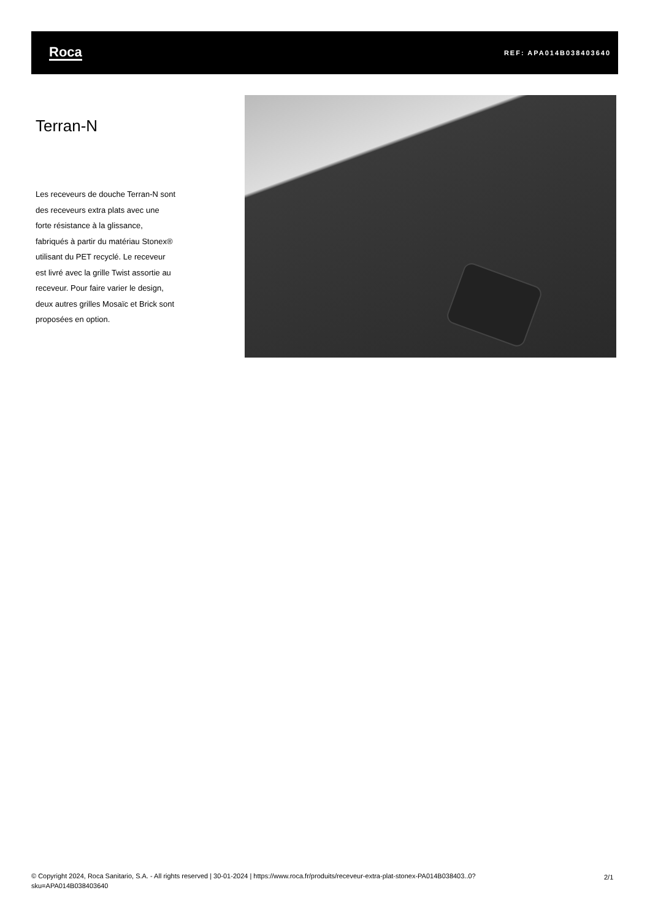Roca REF: APA014B038403640
Terran-N
Les receveurs de douche Terran-N sont des receveurs extra plats avec une forte résistance à la glissance, fabriqués à partir du matériau Stonex® utilisant du PET recyclé. Le receveur est livré avec la grille Twist assortie au receveur. Pour faire varier le design, deux autres grilles Mosaïc et Brick sont proposées en option.
© Copyright 2024, Roca Sanitario, S.A. - All rights reserved | 30-01-2024 | https://www.roca.fr/produits/receveur-extra-plat-stonex-PA014B038403..0?sku=APA014B038403640
2/1